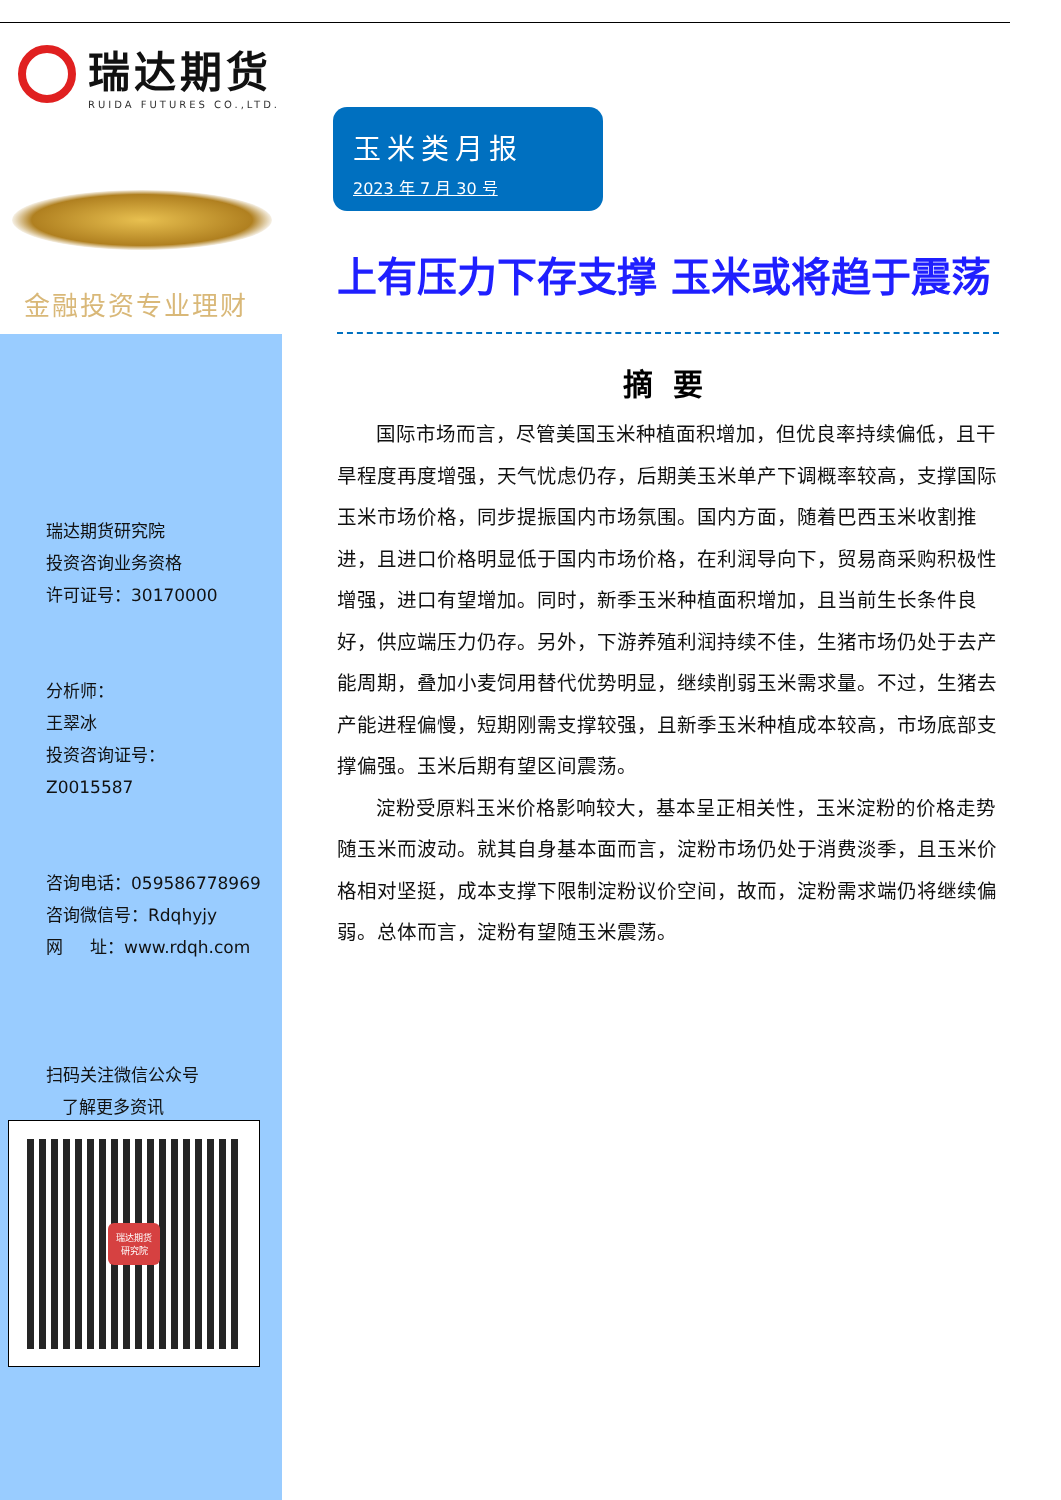瑞达期货
RUIDA FUTURES CO.,LTD.
金融投资专业理财
瑞达期货研究院
投资咨询业务资格
许可证号：30170000
分析师：
王翠冰
投资咨询证号：
Z0015587
咨询电话：059586778969
咨询微信号：Rdqhyjy
网 址：www.rdqh.com
扫码关注微信公众号
了解更多资讯
瑞达期货
研究院
玉米类月报
2023 年 7 月 30 号
上有压力下存支撑 玉米或将趋于震荡
摘要
国际市场而言，尽管美国玉米种植面积增加，但优良率持续偏低，且干旱程度再度增强，天气忧虑仍存，后期美玉米单产下调概率较高，支撑国际玉米市场价格，同步提振国内市场氛围。国内方面，随着巴西玉米收割推进，且进口价格明显低于国内市场价格，在利润导向下，贸易商采购积极性增强，进口有望增加。同时，新季玉米种植面积增加，且当前生长条件良好，供应端压力仍存。另外，下游养殖利润持续不佳，生猪市场仍处于去产能周期，叠加小麦饲用替代优势明显，继续削弱玉米需求量。不过，生猪去产能进程偏慢，短期刚需支撑较强，且新季玉米种植成本较高，市场底部支撑偏强。玉米后期有望区间震荡。
淀粉受原料玉米价格影响较大，基本呈正相关性，玉米淀粉的价格走势随玉米而波动。就其自身基本面而言，淀粉市场仍处于消费淡季，且玉米价格相对坚挺，成本支撑下限制淀粉议价空间，故而，淀粉需求端仍将继续偏弱。总体而言，淀粉有望随玉米震荡。